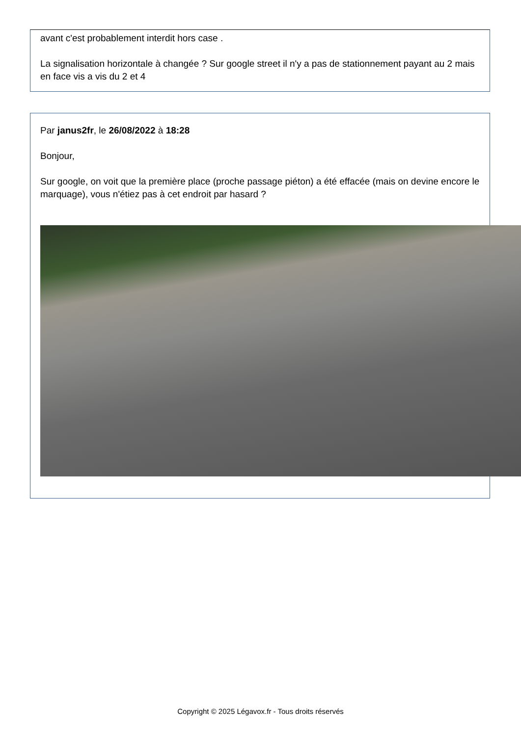avant c'est probablement interdit hors case .
La signalisation horizontale à changée ? Sur google street il n'y a pas de stationnement payant au 2 mais en face vis a vis du 2 et 4
Par janus2fr, le 26/08/2022 à 18:28
Bonjour,
Sur google, on voit que la première place (proche passage piéton) a été effacée (mais on devine encore le marquage), vous n'étiez pas à cet endroit par hasard ?
Copyright © 2025 Légavox.fr - Tous droits réservés